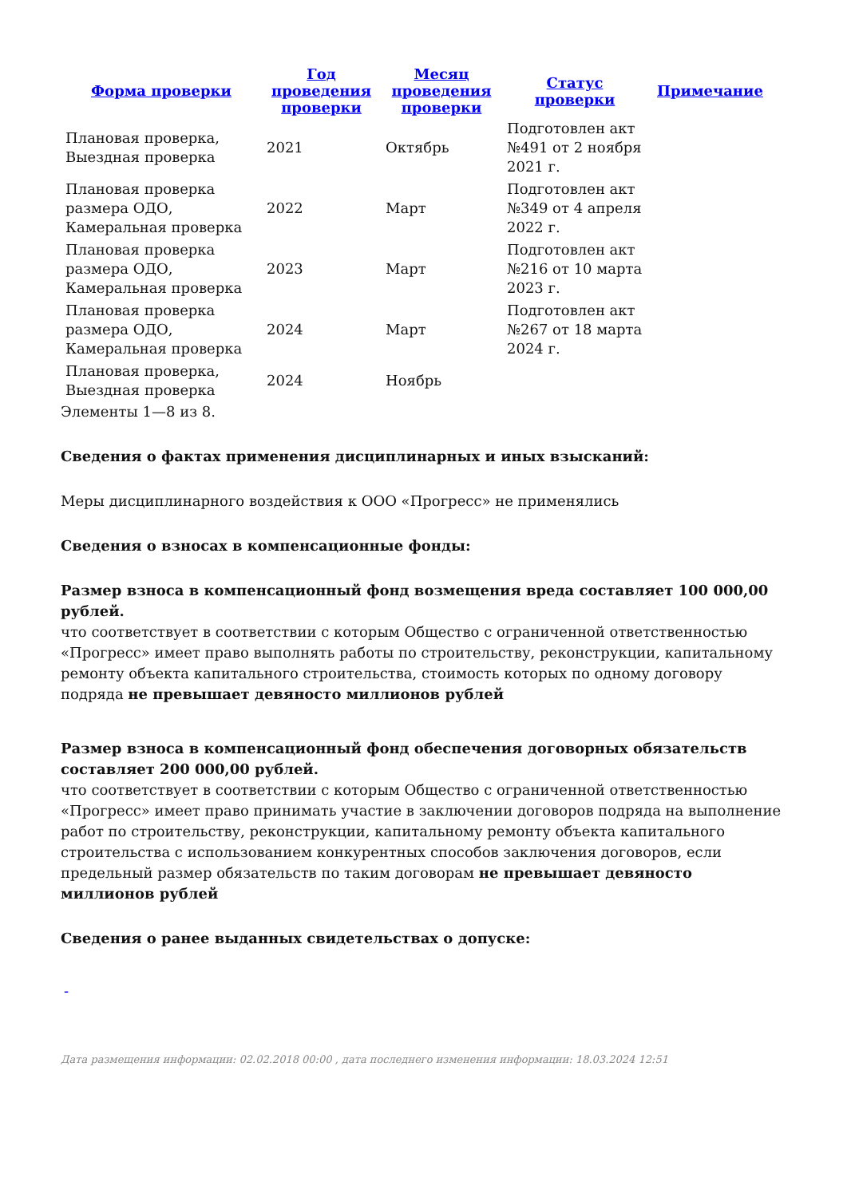| Форма проверки | Год проведения проверки | Месяц проведения проверки | Статус проверки | Примечание |
| --- | --- | --- | --- | --- |
| Плановая проверка, Выездная проверка | 2021 | Октябрь | Подготовлен акт №491 от 2 ноября 2021 г. | |
| Плановая проверка размера ОДО, Камеральная проверка | 2022 | Март | Подготовлен акт №349 от 4 апреля 2022 г. | |
| Плановая проверка размера ОДО, Камеральная проверка | 2023 | Март | Подготовлен акт №216 от 10 марта 2023 г. | |
| Плановая проверка размера ОДО, Камеральная проверка | 2024 | Март | Подготовлен акт №267 от 18 марта 2024 г. | |
| Плановая проверка, Выездная проверка | 2024 | Ноябрь | | |
Элементы 1—8 из 8.
Сведения о фактах применения дисциплинарных и иных взысканий:
Меры дисциплинарного воздействия к ООО «Прогресс» не применялись
Сведения о взносах в компенсационные фонды:
Размер взноса в компенсационный фонд возмещения вреда составляет 100 000,00 рублей.
что соответствует в соответствии с которым Общество с ограниченной ответственностью «Прогресс» имеет право выполнять работы по строительству, реконструкции, капитальному ремонту объекта капитального строительства, стоимость которых по одному договору подряда не превышает девяносто миллионов рублей
Размер взноса в компенсационный фонд обеспечения договорных обязательств составляет 200 000,00 рублей.
что соответствует в соответствии с которым Общество с ограниченной ответственностью «Прогресс» имеет право принимать участие в заключении договоров подряда на выполнение работ по строительству, реконструкции, капитальному ремонту объекта капитального строительства с использованием конкурентных способов заключения договоров, если предельный размер обязательств по таким договорам не превышает девяносто миллионов рублей
Сведения о ранее выданных свидетельствах о допуске:
-
Дата размещения информации: 02.02.2018 00:00 , дата последнего изменения информации: 18.03.2024 12:51